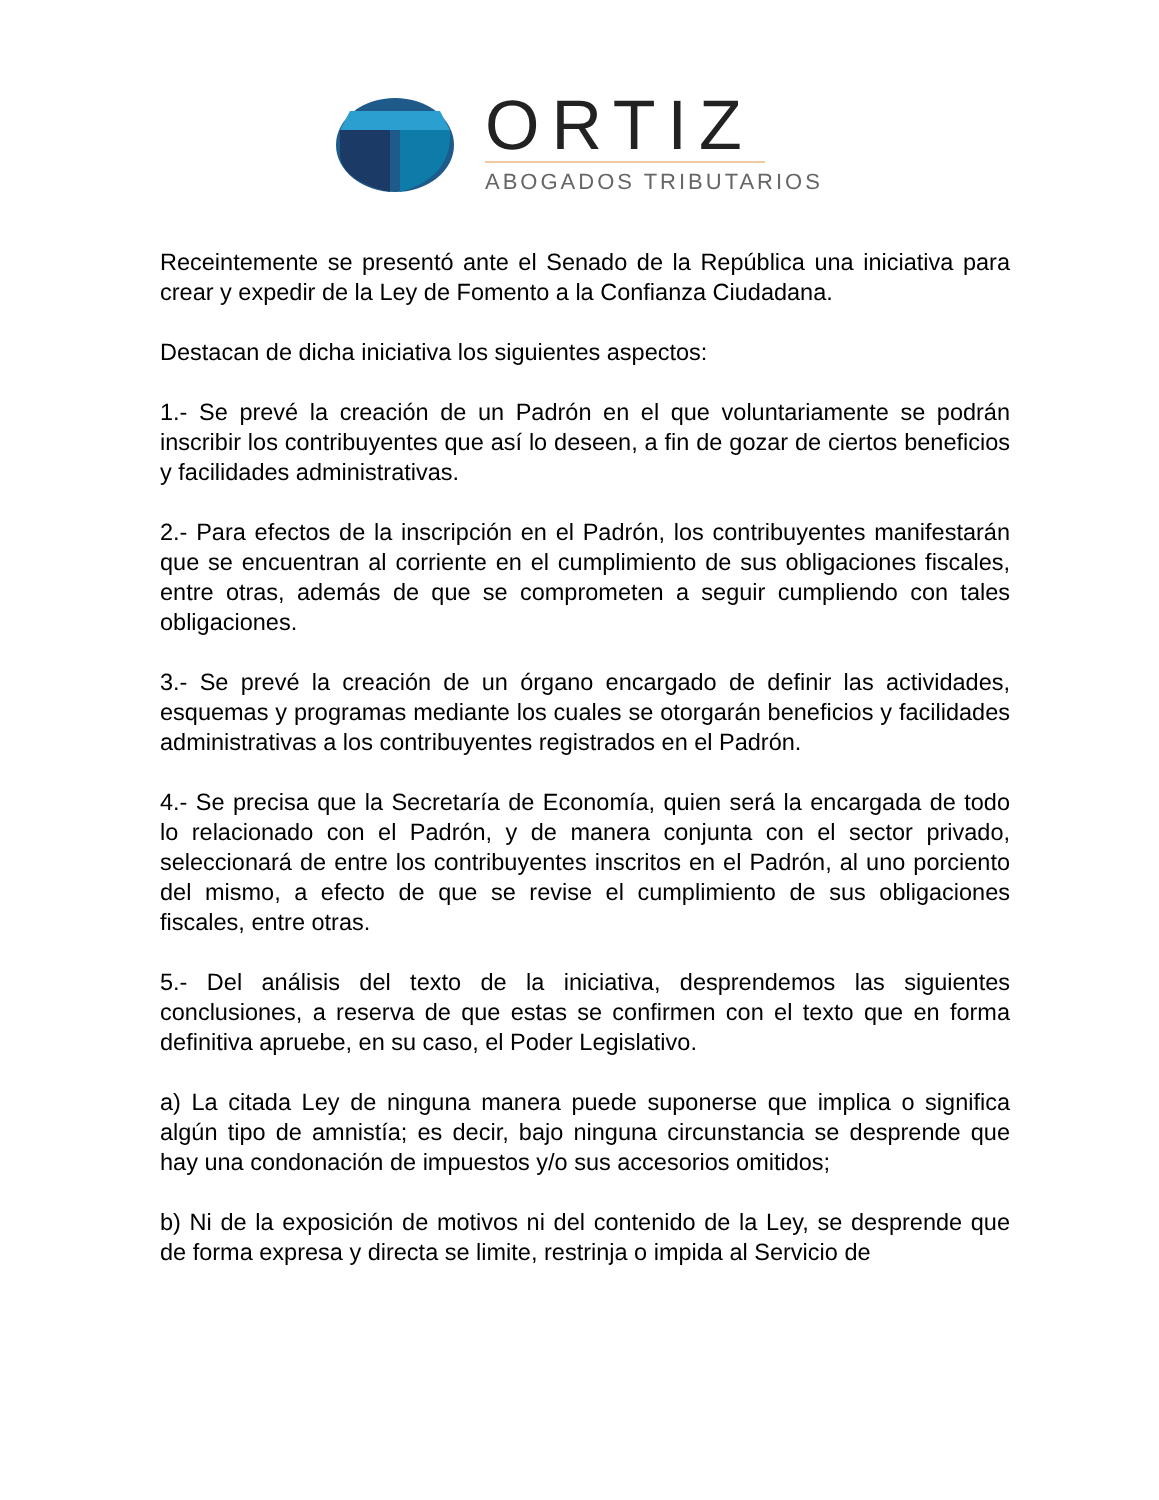ORTIZ
ABOGADOS TRIBUTARIOS
Receintemente se presentó ante el Senado de la República una iniciativa para crear y expedir de la Ley de Fomento a la Confianza Ciudadana.
Destacan de dicha iniciativa los siguientes aspectos:
1.- Se prevé la creación de un Padrón en el que voluntariamente se podrán inscribir los contribuyentes que así lo deseen, a fin de gozar de ciertos beneficios y facilidades administrativas.
2.- Para efectos de la inscripción en el Padrón, los contribuyentes manifestarán que se encuentran al corriente en el cumplimiento de sus obligaciones fiscales, entre otras, además de que se comprometen a seguir cumpliendo con tales obligaciones.
3.- Se prevé la creación de un órgano encargado de definir las actividades, esquemas y programas mediante los cuales se otorgarán beneficios y facilidades administrativas a los contribuyentes registrados en el Padrón.
4.- Se precisa que la Secretaría de Economía, quien será la encargada de todo lo relacionado con el Padrón, y de manera conjunta con el sector privado, seleccionará de entre los contribuyentes inscritos en el Padrón, al uno porciento del mismo, a efecto de que se revise el cumplimiento de sus obligaciones fiscales, entre otras.
5.- Del análisis del texto de la iniciativa, desprendemos las siguientes conclusiones, a reserva de que estas se confirmen con el texto que en forma definitiva apruebe, en su caso, el Poder Legislativo.
a) La citada Ley de ninguna manera puede suponerse que implica o significa algún tipo de amnistía; es decir, bajo ninguna circunstancia se desprende que hay una condonación de impuestos y/o sus accesorios omitidos;
b) Ni de la exposición de motivos ni del contenido de la Ley, se desprende que de forma expresa y directa se limite, restrinja o impida al Servicio de